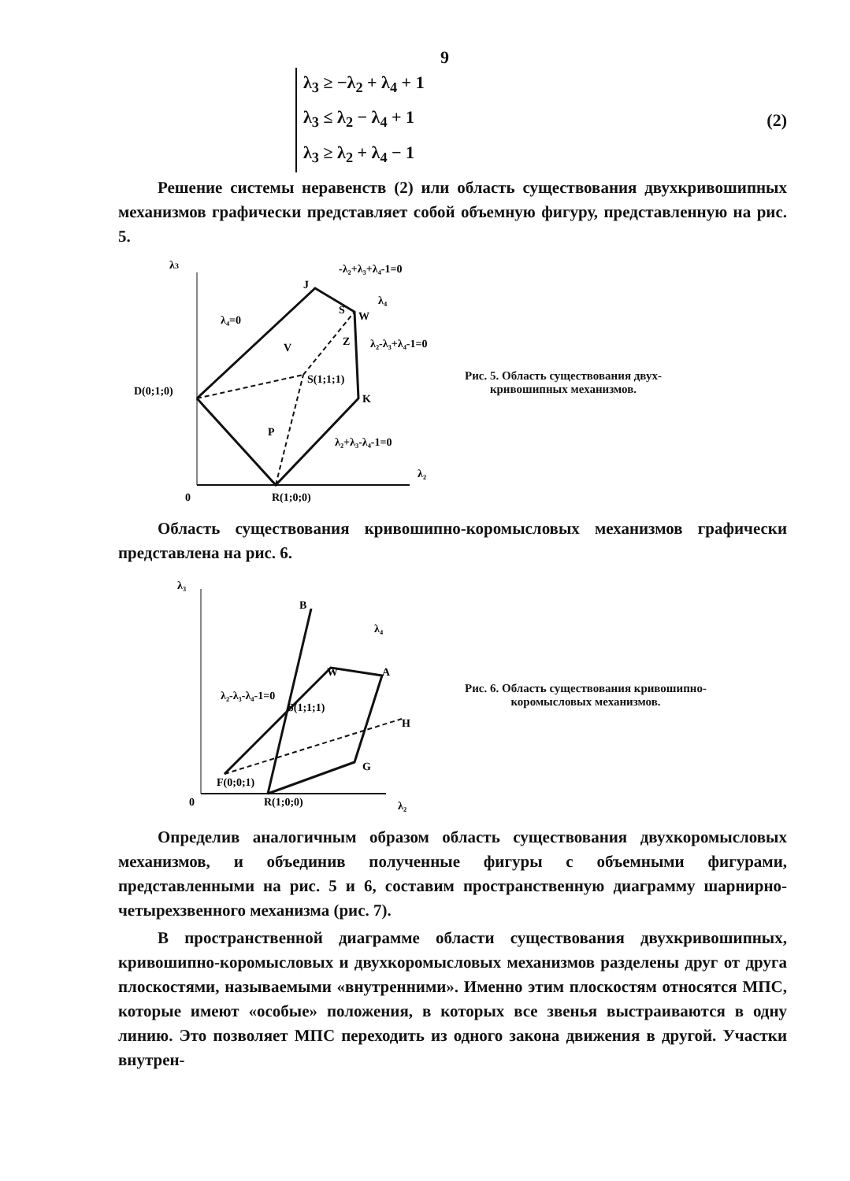9
λ<sub>3</sub> ≥ −λ<sub>2</sub> + λ<sub>4</sub> + 1
λ<sub>3</sub> ≤ λ<sub>2</sub> − λ<sub>4</sub> + 1
λ<sub>3</sub> ≥ λ<sub>2</sub> + λ<sub>4</sub> − 1
(2)
Решение системы неравенств (2) или область существования двухкривошипных механизмов графически представляет собой объемную фигуру, представленную на рис. 5.
λ3
J
-λ₂+λ₃+λ₄-1=0
S
W
λ₄
λ₄=0
V
Z
λ₂-λ₃+λ₄-1=0
D(0;1;0)
S(1;1;1)
K
P
λ₂+λ₃-λ₄-1=0
λ₂
0
R(1;0;0)
Рис. 5. Область существования двух-
кривошипных механизмов.
Область существования кривошипно-коромысловых механизмов графически представлена на рис. 6.
λ₃
B
λ₄
W
A
λ₂-λ₃-λ₄-1=0
S(1;1;1)
H
G
F(0;0;1)
0
R(1;0;0)
λ₂
Рис. 6. Область существования кривошипно-
коромысловых механизмов.
Определив аналогичным образом область существования двухкоромысловых механизмов, и объединив полученные фигуры с объемными фигурами, представленными на рис. 5 и 6, составим пространственную диаграмму шарнирно-четырехзвенного механизма (рис. 7).
В пространственной диаграмме области существования двухкривошипных, кривошипно-коромысловых и двухкоромысловых механизмов разделены друг от друга плоскостями, называемыми «внутренними». Именно этим плоскостям относятся МПС, которые имеют «особые» положения, в которых все звенья выстраиваются в одну линию. Это позволяет МПС переходить из одного закона движения в другой. Участки внутрен-